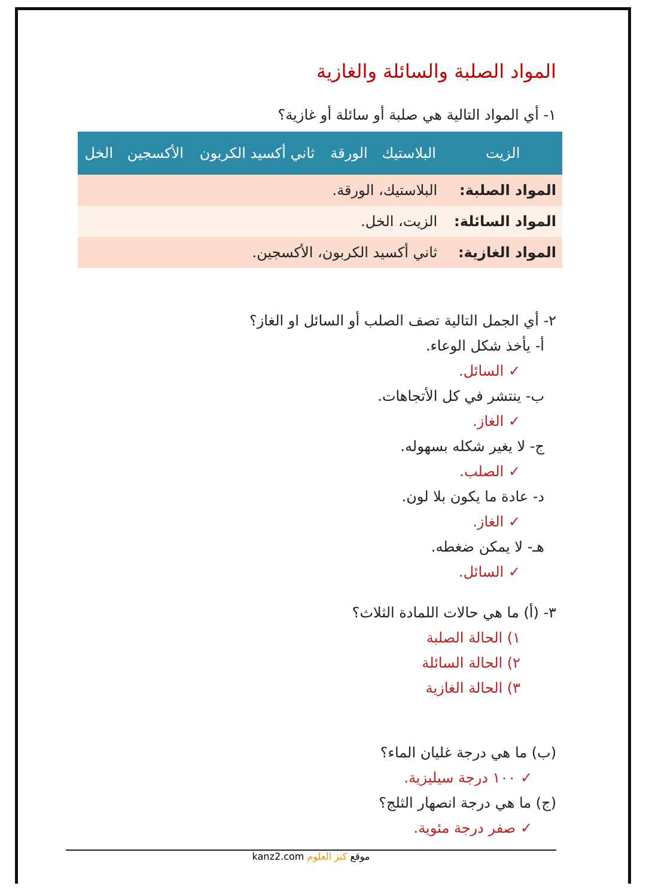المواد الصلبة والسائلة والغازية
١- أي المواد التالية هي صلبة أو سائلة أو غازية؟
| الزيت | البلاستيك | الورقة | ثاني أكسيد الكربون | الأكسجين | الخل |
| --- | --- | --- | --- | --- | --- |
| المواد الصلبة: | البلاستيك، الورقة. | | | | |
| المواد السائلة: | الزيت، الخل. | | | | |
| المواد الغازية: | ثاني أكسيد الكربون، الأكسجين. | | | | |
٢- أي الجمل التالية تصف الصلب أو السائل او الغاز؟
أ- يأخذ شكل الوعاء.
✓ السائل.
ب- ينتشر في كل الأتجاهات.
✓ الغاز.
ج- لا يغير شكله بسهوله.
✓ الصلب.
د- عادة ما يكون بلا لون.
✓ الغاز.
هـ- لا يمكن ضغطه.
✓ السائل.
٣- (أ) ما هي حالات اللمادة الثلاث؟
١) الحالة الصلبة
٢) الحالة السائلة
٣) الحالة الغازية
(ب) ما هي درجة غليان الماء؟
✓ ١٠٠ درجة سيليزية.
(ج) ما هي درجة انصهار الثلج؟
✓ صفر درجة مئوية.
موقع كنز العلوم kanz2.com